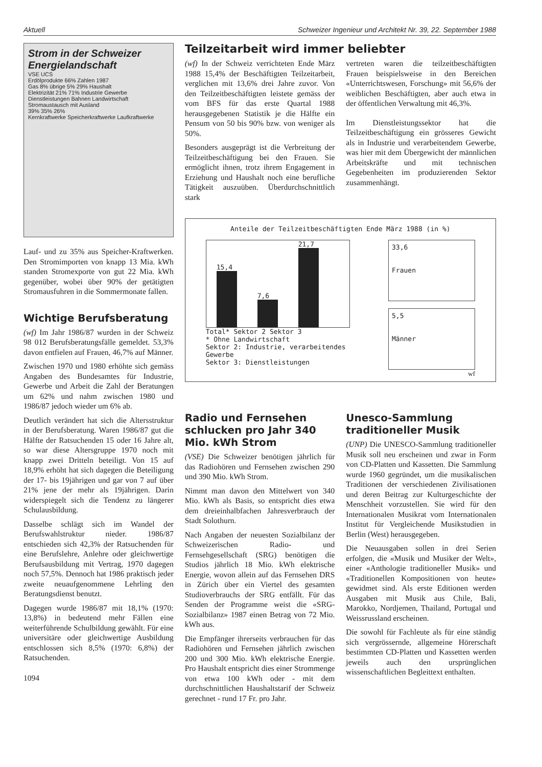Aktuell Schweizer Ingenieur und Architekt Nr. 39, 22. September 1988
Strom in der Schweizer Energielandschaft
VSE UCS
Erdölprodukte 66% Zahlen 1987
Gas 8% übrige 5% 29% Haushalt
Elektrizität 21% 71% Industrie Gewerbe Dienstleistungen Bahnen Landwirtschaft
Stromaustausch mit Ausland
39% 35% 26%
Kernkraftwerke Speicherkraftwerke Laufkraftwerke
Lauf- und zu 35% aus Speicher-Kraftwerken. Den Stromimporten von knapp 13 Mia. kWh standen Stromexporte von gut 22 Mia. kWh gegenüber, wobei über 90% der getätigten Stromausfuhren in die Sommermonate fallen.
Wichtige Berufsberatung
(wf) Im Jahr 1986/87 wurden in der Schweiz 98 012 Berufsberatungsfälle gemeldet. 53,3% davon entfielen auf Frauen, 46,7% auf Männer.
Zwischen 1970 und 1980 erhöhte sich gemäss Angaben des Bundesamtes für Industrie, Gewerbe und Arbeit die Zahl der Beratungen um 62% und nahm zwischen 1980 und 1986/87 jedoch wieder um 6% ab.
Deutlich verändert hat sich die Altersstruktur in der Berufsberatung. Waren 1986/87 gut die Hälfte der Ratsuchenden 15 oder 16 Jahre alt, so war diese Altersgruppe 1970 noch mit knapp zwei Dritteln beteiligt. Von 15 auf 18,9% erhöht hat sich dagegen die Beteiligung der 17- bis 19jährigen und gar von 7 auf über 21% jene der mehr als 19jährigen. Darin widerspiegelt sich die Tendenz zu längerer Schulausbildung.
Dasselbe schlägt sich im Wandel der Berufswahlstruktur nieder. 1986/87 entschieden sich 42,3% der Ratsuchenden für eine Berufslehre, Anlehre oder gleichwertige Berufsausbildung mit Vertrag, 1970 dagegen noch 57,5%. Dennoch hat 1986 praktisch jeder zweite neuaufgenommene Lehrling den Beratungsdienst benutzt.
Dagegen wurde 1986/87 mit 18,1% (1970: 13,8%) in bedeutend mehr Fällen eine weiterführende Schulbildung gewählt. Für eine universitäre oder gleichwertige Ausbildung entschlossen sich 8,5% (1970: 6,8%) der Ratsuchenden.
1094
Teilzeitarbeit wird immer beliebter
(wf) In der Schweiz verrichteten Ende März 1988 15,4% der Beschäftigten Teilzeitarbeit, verglichen mit 13,6% drei Jahre zuvor. Von den Teilzeitbeschäftigten leistete gemäss der vom BFS für das erste Quartal 1988 herausgegebenen Statistik je die Hälfte ein Pensum von 50 bis 90% bzw. von weniger als 50%.
Besonders ausgeprägt ist die Verbreitung der Teilzeitbeschäftigung bei den Frauen. Sie ermöglicht ihnen, trotz ihrem Engagement in Erziehung und Haushalt noch eine berufliche Tätigkeit auszuüben. Überdurchschnittlich stark
vertreten waren die teilzeitbeschäftigten Frauen beispielsweise in den Bereichen «Unterrichtswesen, Forschung» mit 56,6% der weiblichen Beschäftigten, aber auch etwa in der öffentlichen Verwaltung mit 46,3%.
Im Dienstleistungssektor hat die Teilzeitbeschäftigung ein grösseres Gewicht als in Industrie und verarbeitendem Gewerbe, was hier mit dem Übergewicht der männlichen Arbeitskräfte und mit technischen Gegebenheiten im produzierenden Sektor zusammenhängt.
Anteile der Teilzeitbeschäftigten Ende März 1988 (in %)
15,4
7,6
21,7
Total* Sektor 2 Sektor 3
* Ohne Landwirtschaft
Sektor 2: Industrie, verarbeitendes Gewerbe
Sektor 3: Dienstleistungen
33,6
Frauen
5,5
Männer
wf
Radio und Fernsehen schlucken pro Jahr 340 Mio. kWh Strom
(VSE) Die Schweizer benötigen jährlich für das Radiohören und Fernsehen zwischen 290 und 390 Mio. kWh Strom.
Nimmt man davon den Mittelwert von 340 Mio. kWh als Basis, so entspricht dies etwa dem dreieinhalbfachen Jahresverbrauch der Stadt Solothurn.
Nach Angaben der neuesten Sozialbilanz der Schweizerischen Radio- und Fernsehgesellschaft (SRG) benötigen die Studios jährlich 18 Mio. kWh elektrische Energie, wovon allein auf das Fernsehen DRS in Zürich über ein Viertel des gesamten Studioverbrauchs der SRG entfällt. Für das Senden der Programme weist die «SRG-Sozialbilanz» 1987 einen Betrag von 72 Mio. kWh aus.
Die Empfänger ihrerseits verbrauchen für das Radiohören und Fernsehen jährlich zwischen 200 und 300 Mio. kWh elektrische Energie. Pro Haushalt entspricht dies einer Strommenge von etwa 100 kWh oder - mit dem durchschnittlichen Haushaltstarif der Schweiz gerechnet - rund 17 Fr. pro Jahr.
Unesco-Sammlung traditioneller Musik
(UNP) Die UNESCO-Sammlung traditioneller Musik soll neu erscheinen und zwar in Form von CD-Platten und Kassetten. Die Sammlung wurde 1960 gegründet, um die musikalischen Traditionen der verschiedenen Zivilisationen und deren Beitrag zur Kulturgeschichte der Menschheit vorzustellen. Sie wird für den Internationalen Musikrat vom Internationalen Institut für Vergleichende Musikstudien in Berlin (West) herausgegeben.
Die Neuausgaben sollen in drei Serien erfolgen, die «Musik und Musiker der Welt», einer «Anthologie traditioneller Musik» und «Traditionellen Kompositionen von heute» gewidmet sind. Als erste Editionen werden Ausgaben mit Musik aus Chile, Bali, Marokko, Nordjemen, Thailand, Portugal und Weissrussland erscheinen.
Die sowohl für Fachleute als für eine ständig sich vergrössernde, allgemeine Hörerschaft bestimmten CD-Platten und Kassetten werden jeweils auch den ursprünglichen wissenschaftlichen Begleittext enthalten.